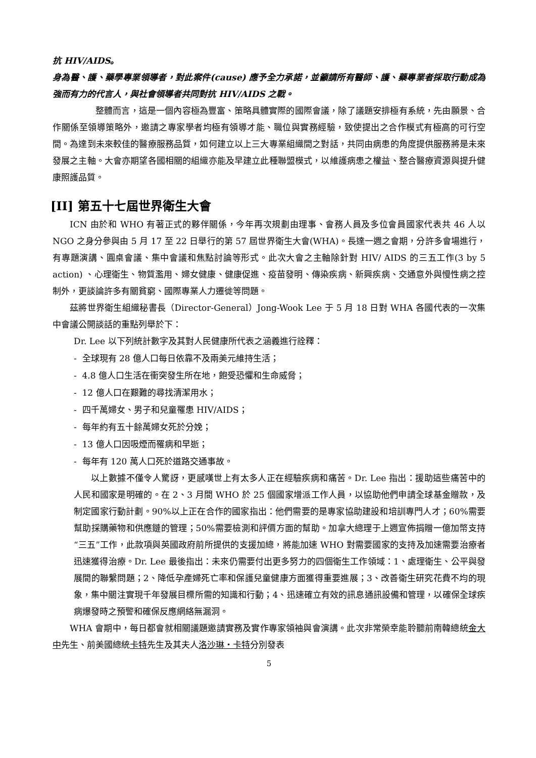抗 HIV/AIDS。
身為醫、護、藥學專業領導者，對此案件(cause) 應予全力承諾，並籲請所有醫師、護、藥專業者採取行動成為強而有力的代言人，與社會領導者共同對抗 HIV/AIDS 之戰。
整體而言，這是一個內容極為豐富、策略具體實際的國際會議，除了議題安排極有系統，先由願景、合作關係至領導策略外，邀請之專家學者均極有領導才能、職位與實務經驗，致使提出之合作模式有極高的可行空間。為達到未來較佳的醫療服務品質，如何建立以上三大專業組織間之對話，共同由病患的角度提供服務將是未來發展之主軸。大會亦期望各國相關的組織亦能及早建立此種聯盟模式，以維護病患之權益、整合醫療資源與提升健康照護品質。
[II] 第五十七屆世界衛生大會
ICN 由於和 WHO 有著正式的夥伴關係，今年再次規劃由理事、會務人員及多位會員國家代表共 46 人以 NGO 之身分參與由 5 月 17 至 22 日舉行的第 57 屆世界衛生大會(WHA)。長達一週之會期，分許多會場進行，有專題演講、圓桌會議、集中會議和焦點討論等形式。此次大會之主軸除針對 HIV/ AIDS 的三五工作(3 by 5 action) 、心理衛生、物質濫用、婦女健康、健康促進、疫苗發明、傳染疾病、新興疾病、交通意外與慢性病之控制外，更談論許多有關貧窮、國際專業人力遷徙等問題。
茲將世界衛生組織秘書長（Director-General）Jong-Wook Lee 于 5 月 18 日對 WHA 各國代表的一次集中會議公開談話的重點列舉於下：
Dr. Lee 以下列統計數字及其對人民健康所代表之涵義進行詮釋：
- 全球現有 28 億人口每日依靠不及兩美元維持生活；
- 4.8 億人口生活在衝突發生所在地，飽受恐懼和生命威脅；
- 12 億人口在艱難的尋找清潔用水；
- 四千萬婦女、男子和兒童罹患 HIV/AIDS；
- 每年約有五十餘萬婦女死於分娩；
- 13 億人口因吸煙而罹病和早逝；
- 每年有 120 萬人口死於道路交通事故。
以上數據不僅令人驚訝，更感嘆世上有太多人正在經驗疾病和痛苦。Dr. Lee 指出：援助這些痛苦中的人民和國家是明確的。在 2、3 月間 WHO 於 25 個國家增派工作人員，以協助他們申請全球基金贈款，及制定國家行動計劃。90%以上正在合作的國家指出：他們需要的是專家協助建設和培訓專門人才；60%需要幫助採購藥物和供應鏈的管理；50%需要檢測和評價方面的幫助。加拿大總理于上週宣佈捐贈一億加幣支持“三五”工作，此款項與英國政府前所提供的支援加總，將能加速 WHO 對需要國家的支持及加速需要治療者迅速獲得治療。Dr. Lee 最後指出：未來仍需要付出更多努力的四個衛生工作領域：1、處理衛生、公平與發展間的聯繫問題；2、降低孕產婦死亡率和保護兒童健康方面獲得重要進展；3、改善衛生研究花費不均的現象，集中關注實現千年發展目標所需的知識和行動；4、迅速確立有效的訊息通訊設備和管理，以確保全球疾病爆發時之預警和確保反應網絡無漏洞。
WHA 會期中，每日都會就相關議題邀請實務及實作專家領袖與會演講。此次非常榮幸能聆聽前南韓總統金大中先生、前美國總統卡特先生及其夫人洛沙琳・卡特分別發表
5